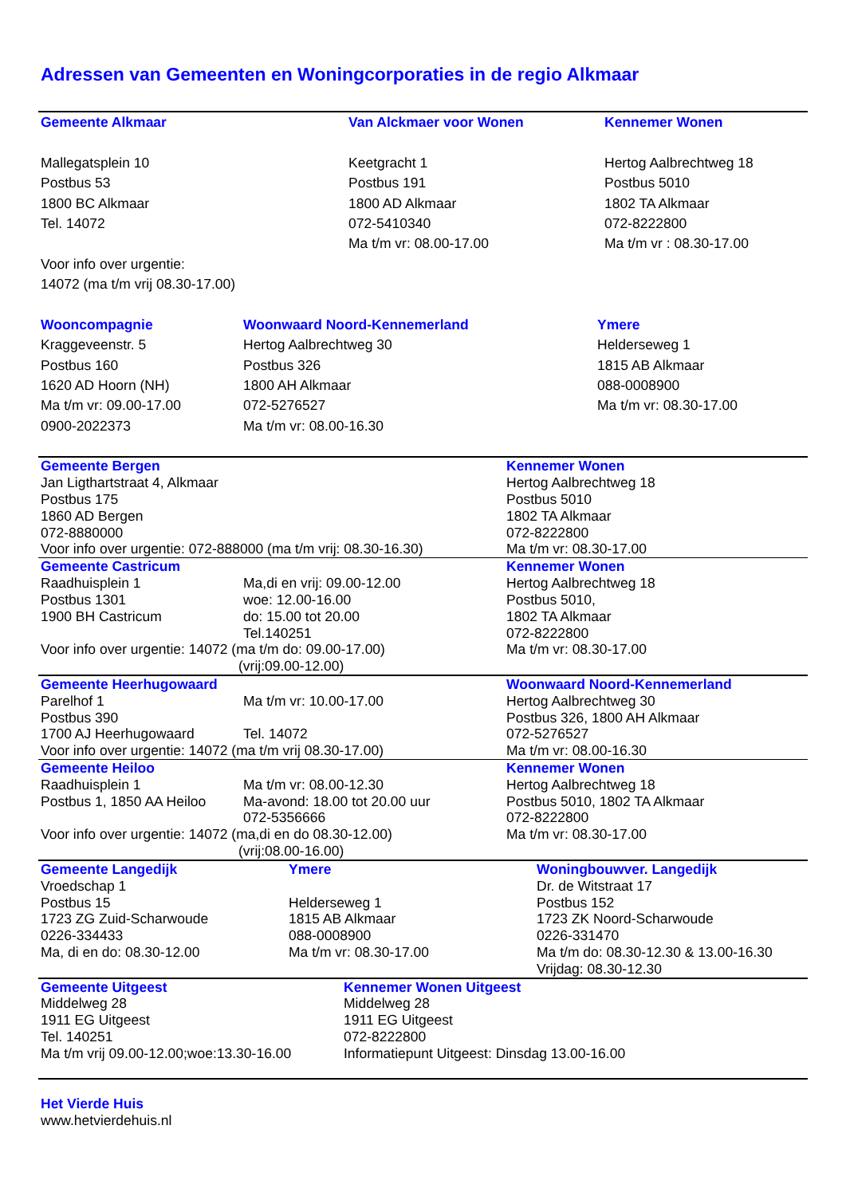Adressen van Gemeenten en Woningcorporaties in de regio Alkmaar
| Gemeente Alkmaar | Van Alckmaer voor Wonen | Kennemer Wonen |
| Mallegatsplein 10 Postbus 53 1800 BC Alkmaar Tel. 14072 Voor info over urgentie: 14072 (ma t/m vrij 08.30-17.00) | Keetgracht 1 Postbus 191 1800 AD Alkmaar 072-5410340 Ma t/m vr: 08.00-17.00 | Hertog Aalbrechtweg 18 Postbus 5010 1802 TA Alkmaar 072-8222800 Ma t/m vr : 08.30-17.00 |
| Wooncompagnie Kraggeveenstr. 5 Postbus 160 1620 AD Hoorn (NH) Ma t/m vr: 09.00-17.00 0900-2022373 | Woonwaard Noord-Kennemerland Hertog Aalbrechtweg 30 Postbus 326 1800 AH Alkmaar 072-5276527 Ma t/m vr: 08.00-16.30 | Ymere Helderseweg 1 1815 AB Alkmaar 088-0008900 Ma t/m vr: 08.30-17.00 |
| Gemeente Bergen Jan Ligthartstraat 4, Alkmaar Postbus 175 1860 AD Bergen 072-8880000 Voor info over urgentie: 072-888000 (ma t/m vrij: 08.30-16.30) | | Kennemer Wonen Hertog Aalbrechtweg 18 Postbus 5010 1802 TA Alkmaar 072-8222800 Ma t/m vr: 08.30-17.00 |
| Gemeente Castricum Raadhuisplein 1 Postbus 1301 1900 BH Castricum | Ma,di en vrij: 09.00-12.00 woe: 12.00-16.00 do: 15.00 tot 20.00 Tel.140251 | Kennemer Wonen Hertog Aalbrechtweg 18 Postbus 5010, 1802 TA Alkmaar 072-8222800 Ma t/m vr: 08.30-17.00 |
| Voor info over urgentie: 14072 (ma t/m do: 09.00-17.00) (vrij:09.00-12.00) | | |
| Gemeente Heerhugowaard Parelhof 1 Postbus 390 1700 AJ Heerhugowaard | Ma t/m vr: 10.00-17.00 Tel. 14072 | Woonwaard Noord-Kennemerland Hertog Aalbrechtweg 30 Postbus 326, 1800 AH Alkmaar 072-5276527 Ma t/m vr: 08.00-16.30 |
| Voor info over urgentie: 14072 (ma t/m vrij 08.30-17.00) | | |
| Gemeente Heiloo Raadhuisplein 1 Postbus 1, 1850 AA Heiloo | Ma t/m vr: 08.00-12.30 Ma-avond: 18.00 tot 20.00 uur 072-5356666 | Kennemer Wonen Hertog Aalbrechtweg 18 Postbus 5010, 1802 TA Alkmaar 072-8222800 Ma t/m vr: 08.30-17.00 |
| Voor info over urgentie: 14072 (ma,di en do 08.30-12.00) (vrij:08.00-16.00) | | |
| Gemeente Langedijk Vroedschap 1 Postbus 15 1723 ZG Zuid-Scharwoude 0226-334433 Ma, di en do: 08.30-12.00 | Ymere Helderseweg 1 1815 AB Alkmaar 088-0008900 Ma t/m vr: 08.30-17.00 | Woningbouwver. Langedijk Dr. de Witstraat 17 Postbus 152 1723 ZK Noord-Scharwoude 0226-331470 Ma t/m do: 08.30-12.30 & 13.00-16.30 Vrijdag: 08.30-12.30 |
| Gemeente Uitgeest Middelweg 28 1911 EG Uitgeest Tel. 140251 Ma t/m vrij 09.00-12.00;woe:13.30-16.00 | Kennemer Wonen Uitgeest Middelweg 28 1911 EG Uitgeest 072-8222800 Informatiepunt Uitgeest: Dinsdag 13.00-16.00 |
Het Vierde Huis
www.hetvierdehuis.nl